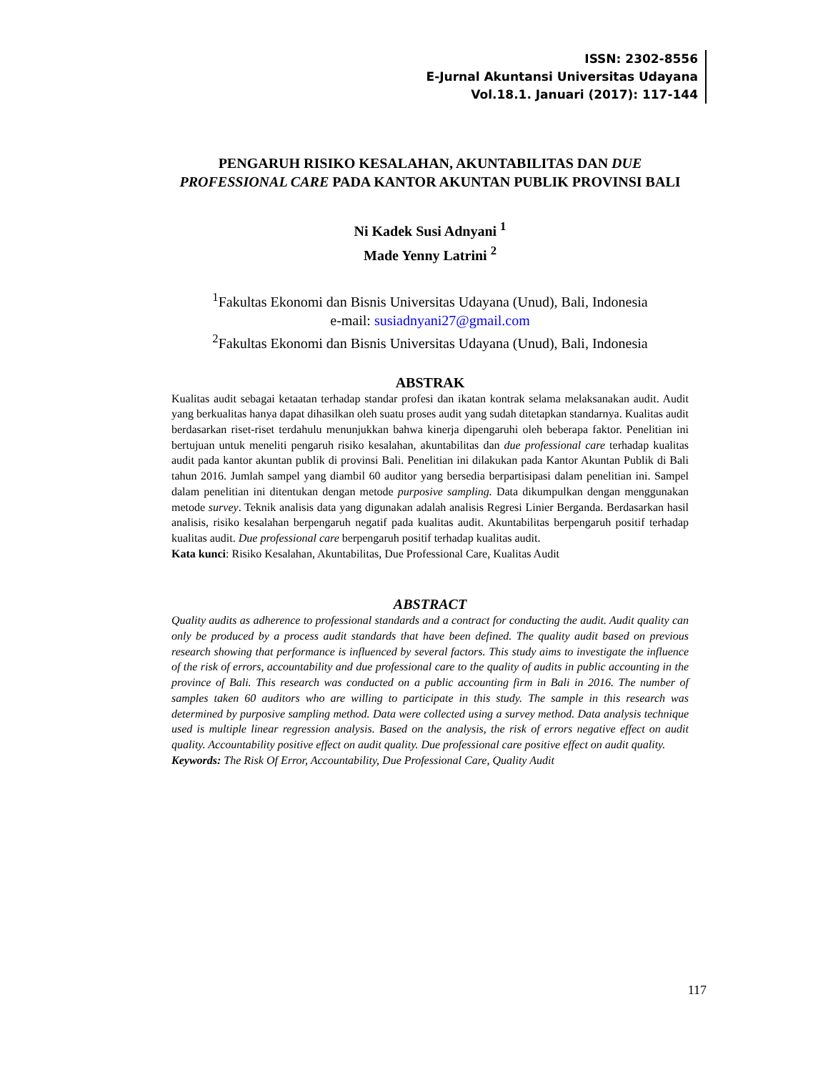ISSN: 2302-8556
E-Jurnal Akuntansi Universitas Udayana
Vol.18.1. Januari (2017): 117-144
PENGARUH RISIKO KESALAHAN, AKUNTABILITAS DAN DUE PROFESSIONAL CARE PADA KANTOR AKUNTAN PUBLIK PROVINSI BALI
Ni Kadek Susi Adnyani <sup>1</sup>
Made Yenny Latrini <sup>2</sup>
<sup>1</sup> Fakultas Ekonomi dan Bisnis Universitas Udayana (Unud), Bali, Indonesia
e-mail: susiadnyani27@gmail.com
<sup>2</sup> Fakultas Ekonomi dan Bisnis Universitas Udayana (Unud), Bali, Indonesia
ABSTRAK
Kualitas audit sebagai ketaatan terhadap standar profesi dan ikatan kontrak selama melaksanakan audit. Audit yang berkualitas hanya dapat dihasilkan oleh suatu proses audit yang sudah ditetapkan standarnya. Kualitas audit berdasarkan riset-riset terdahulu menunjukkan bahwa kinerja dipengaruhi oleh beberapa faktor. Penelitian ini bertujuan untuk meneliti pengaruh risiko kesalahan, akuntabilitas dan due professional care terhadap kualitas audit pada kantor akuntan publik di provinsi Bali. Penelitian ini dilakukan pada Kantor Akuntan Publik di Bali tahun 2016. Jumlah sampel yang diambil 60 auditor yang bersedia berpartisipasi dalam penelitian ini. Sampel dalam penelitian ini ditentukan dengan metode purposive sampling. Data dikumpulkan dengan menggunakan metode survey. Teknik analisis data yang digunakan adalah analisis Regresi Linier Berganda. Berdasarkan hasil analisis, risiko kesalahan berpengaruh negatif pada kualitas audit. Akuntabilitas berpengaruh positif terhadap kualitas audit. Due professional care berpengaruh positif terhadap kualitas audit.
Kata kunci: Risiko Kesalahan, Akuntabilitas, Due Professional Care, Kualitas Audit
ABSTRACT
Quality audits as adherence to professional standards and a contract for conducting the audit. Audit quality can only be produced by a process audit standards that have been defined. The quality audit based on previous research showing that performance is influenced by several factors. This study aims to investigate the influence of the risk of errors, accountability and due professional care to the quality of audits in public accounting in the province of Bali. This research was conducted on a public accounting firm in Bali in 2016. The number of samples taken 60 auditors who are willing to participate in this study. The sample in this research was determined by purposive sampling method. Data were collected using a survey method. Data analysis technique used is multiple linear regression analysis. Based on the analysis, the risk of errors negative effect on audit quality. Accountability positive effect on audit quality. Due professional care positive effect on audit quality.
Keywords: The Risk Of Error, Accountability, Due Professional Care, Quality Audit
117